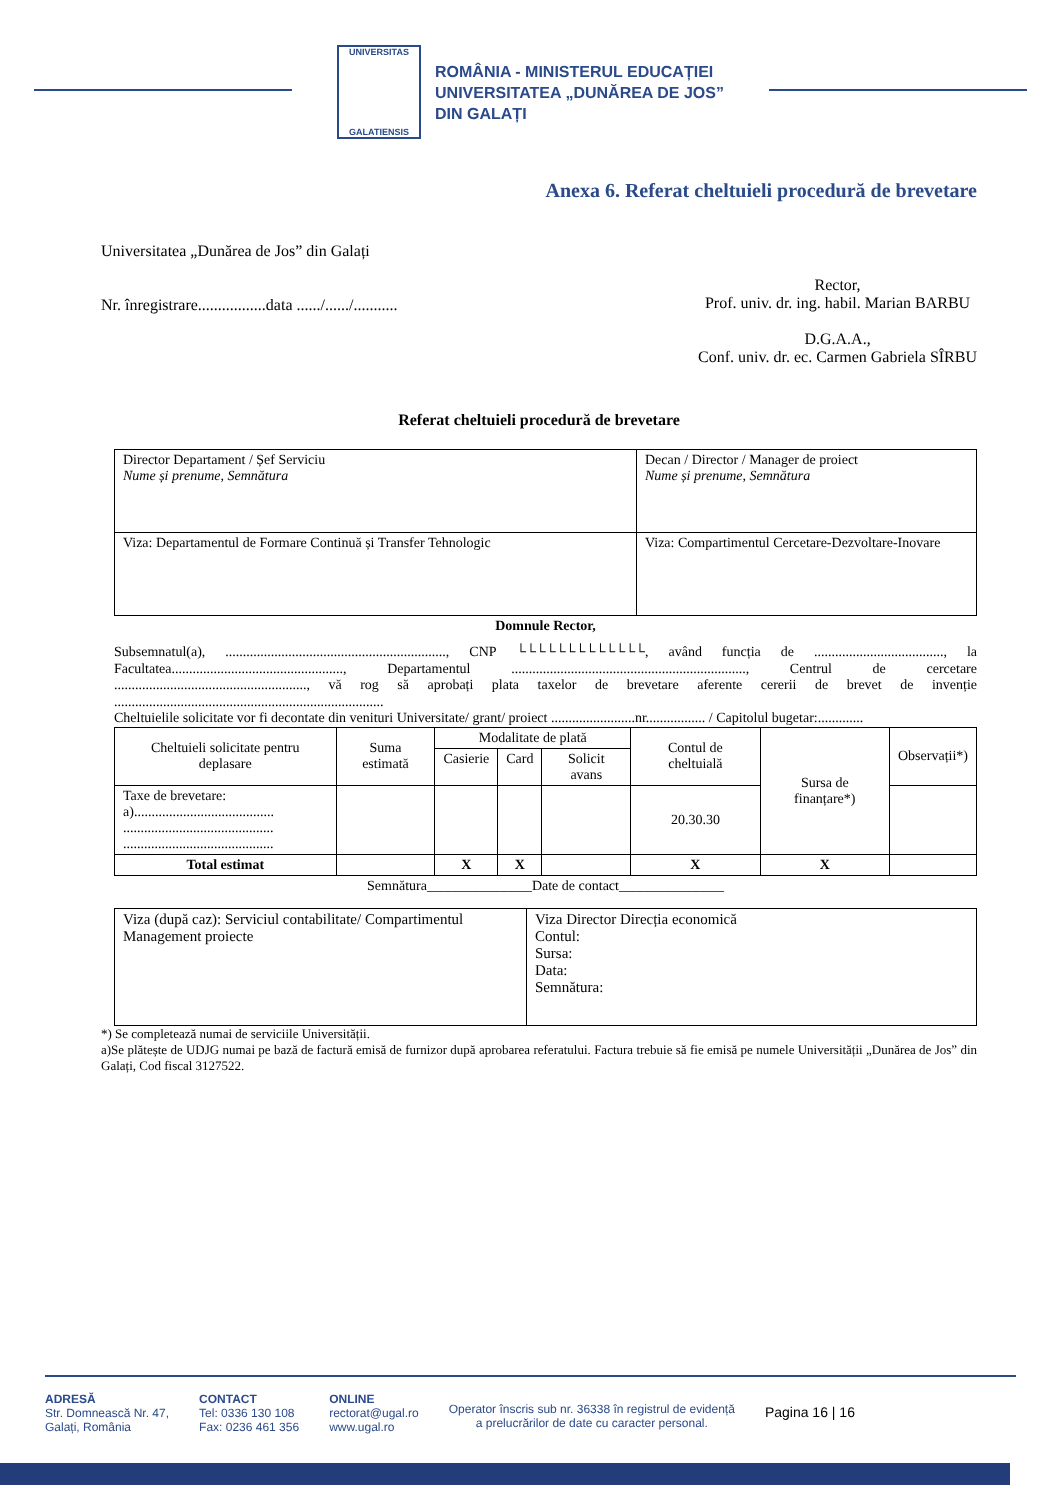UNIVERSITAS
GALATIENSIS
ROMÂNIA - MINISTERUL EDUCAȚIEI
UNIVERSITATEA „DUNĂREA DE JOS”
DIN GALAȚI
Anexa 6. Referat cheltuieli procedură de brevetare
Universitatea „Dunărea de Jos” din Galați
Nr. înregistrare.................data ....../....../...........
Rector,
Prof. univ. dr. ing. habil. Marian BARBU
D.G.A.A.,
Conf. univ. dr. ec. Carmen Gabriela SÎRBU
Referat cheltuieli procedură de brevetare
| Director Departament / Șef Serviciu Nume și prenume, Semnătura | Decan / Director / Manager de proiect Nume și prenume, Semnătura |
| Viza: Departamentul de Formare Continuă și Transfer Tehnologic | Viza: Compartimentul Cercetare-Dezvoltare-Inovare |
Domnule Rector,
Subsemnatul(a), ..............................................................., CNP └└└└└└└└└└└└└, având funcția de ....................................., la Facultatea................................................., Departamentul ..................................................................., Centrul de cercetare ......................................................., vă rog să aprobați plata taxelor de brevetare aferente cererii de brevet de invenție .............................................................................
Cheltuielile solicitate vor fi decontate din venituri Universitate/ grant/ proiect ........................nr................. / Capitolul bugetar:.............
| Cheltuieli solicitate pentru deplasare | Suma estimată | Modalitate de plată | | | Contul de cheltuială | Sursa de finanțare*) | Observații*) |
| | | Casierie | Card | Solicit avans | | | |
| Taxe de brevetare: a)........................................ ........................................... ........................................... | | | | | 20.30.30 | | |
| Total estimat | | X | X | | X | X | |
Semnătura_______________Date de contact_______________
| Viza (după caz): Serviciul contabilitate/ Compartimentul Management proiecte | Viza Director Direcția economică Contul: Sursa: Data: Semnătura: |
*) Se completează numai de serviciile Universității.
a)Se plătește de UDJG numai pe bază de factură emisă de furnizor după aprobarea referatului. Factura trebuie să fie emisă pe numele Universității „Dunărea de Jos” din Galați, Cod fiscal 3127522.
ADRESĂ
Str. Domnească Nr. 47,
Galați, România
CONTACT
Tel: 0336 130 108
Fax: 0236 461 356
ONLINE
rectorat@ugal.ro
www.ugal.ro
Operator înscris sub nr. 36338 în registrul de evidență
a prelucrărilor de date cu caracter personal.
Pagina 16 | 16